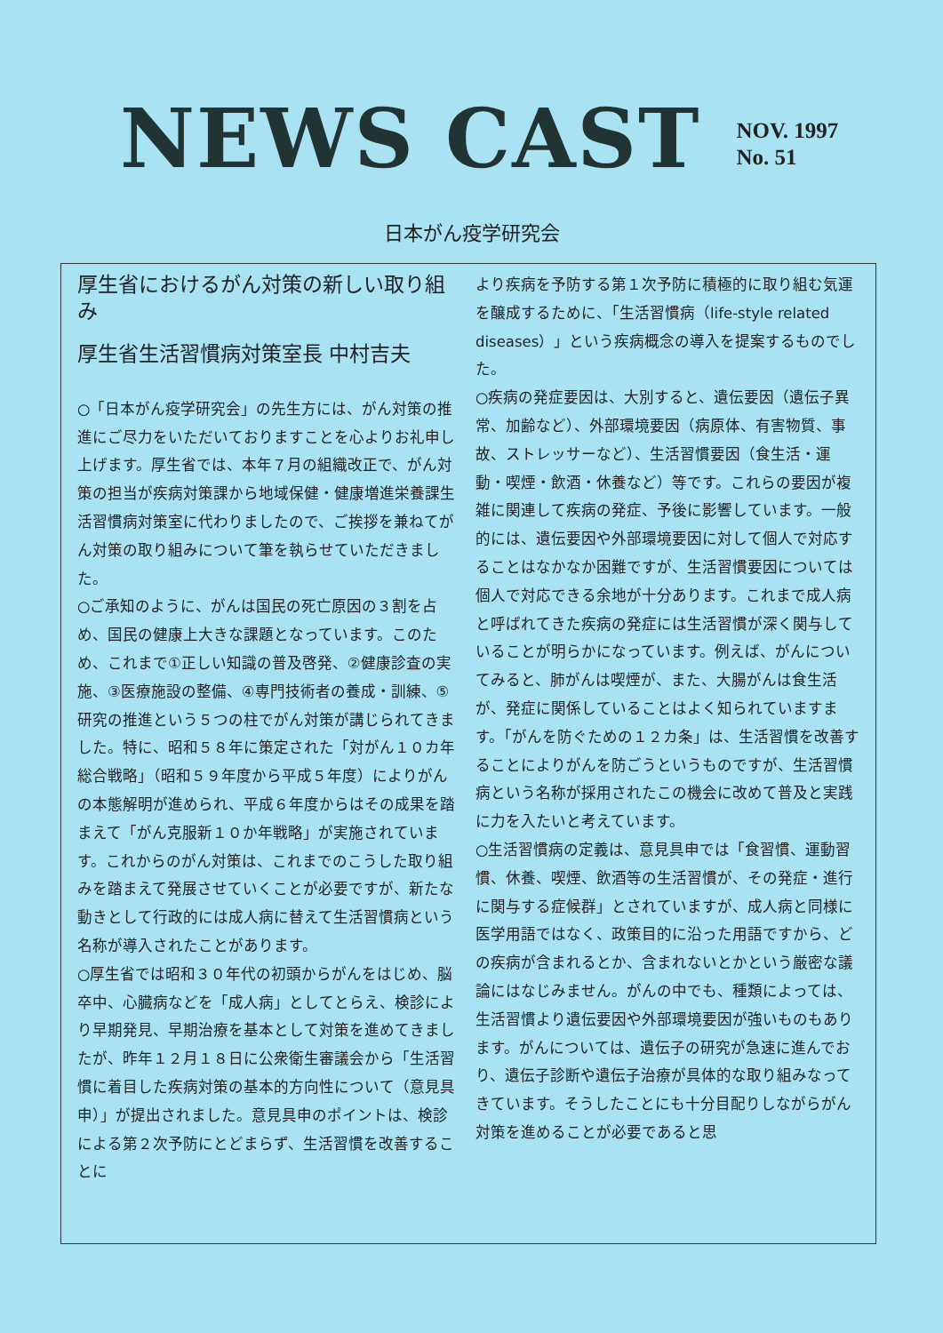NEWS CAST
NOV. 1997
No. 51
日本がん疫学研究会
厚生省におけるがん対策の新しい取り組み
厚生省生活習慣病対策室長 中村吉夫
○「日本がん疫学研究会」の先生方には、がん対策の推進にご尽力をいただいておりますことを心よりお礼申し上げます。厚生省では、本年７月の組織改正で、がん対策の担当が疾病対策課から地域保健・健康増進栄養課生活習慣病対策室に代わりましたので、ご挨拶を兼ねてがん対策の取り組みについて筆を執らせていただきました。
○ご承知のように、がんは国民の死亡原因の３割を占め、国民の健康上大きな課題となっています。このため、これまで①正しい知識の普及啓発、②健康診査の実施、③医療施設の整備、④専門技術者の養成・訓練、⑤研究の推進という５つの柱でがん対策が講じられてきました。特に、昭和５８年に策定された「対がん１０カ年総合戦略」（昭和５９年度から平成５年度）によりがんの本態解明が進められ、平成６年度からはその成果を踏まえて「がん克服新１０か年戦略」が実施されています。これからのがん対策は、これまでのこうした取り組みを踏まえて発展させていくことが必要ですが、新たな動きとして行政的には成人病に替えて生活習慣病という名称が導入されたことがあります。
○厚生省では昭和３０年代の初頭からがんをはじめ、脳卒中、心臓病などを「成人病」としてとらえ、検診により早期発見、早期治療を基本として対策を進めてきましたが、昨年１２月１８日に公衆衛生審議会から「生活習慣に着目した疾病対策の基本的方向性について（意見具申）」が提出されました。意見具申のポイントは、検診による第２次予防にとどまらず、生活習慣を改善することに
より疾病を予防する第１次予防に積極的に取り組む気運を醸成するために、「生活習慣病（life-style related diseases）」という疾病概念の導入を提案するものでした。
○疾病の発症要因は、大別すると、遺伝要因（遺伝子異常、加齢など）、外部環境要因（病原体、有害物質、事故、ストレッサーなど）、生活習慣要因（食生活・運動・喫煙・飲酒・休養など）等です。これらの要因が複雑に関連して疾病の発症、予後に影響しています。一般的には、遺伝要因や外部環境要因に対して個人で対応することはなかなか困難ですが、生活習慣要因については個人で対応できる余地が十分あります。これまで成人病と呼ばれてきた疾病の発症には生活習慣が深く関与していることが明らかになっています。例えば、がんについてみると、肺がんは喫煙が、また、大腸がんは食生活が、発症に関係していることはよく知られていますます。「がんを防ぐための１２カ条」は、生活習慣を改善することによりがんを防ごうというものですが、生活習慣病という名称が採用されたこの機会に改めて普及と実践に力を入たいと考えています。
○生活習慣病の定義は、意見具申では「食習慣、運動習慣、休養、喫煙、飲酒等の生活習慣が、その発症・進行に関与する症候群」とされていますが、成人病と同様に医学用語ではなく、政策目的に沿った用語ですから、どの疾病が含まれるとか、含まれないとかという厳密な議論にはなじみません。がんの中でも、種類によっては、生活習慣より遺伝要因や外部環境要因が強いものもあります。がんについては、遺伝子の研究が急速に進んでおり、遺伝子診断や遺伝子治療が具体的な取り組みなってきています。そうしたことにも十分目配りしながらがん対策を進めることが必要であると思